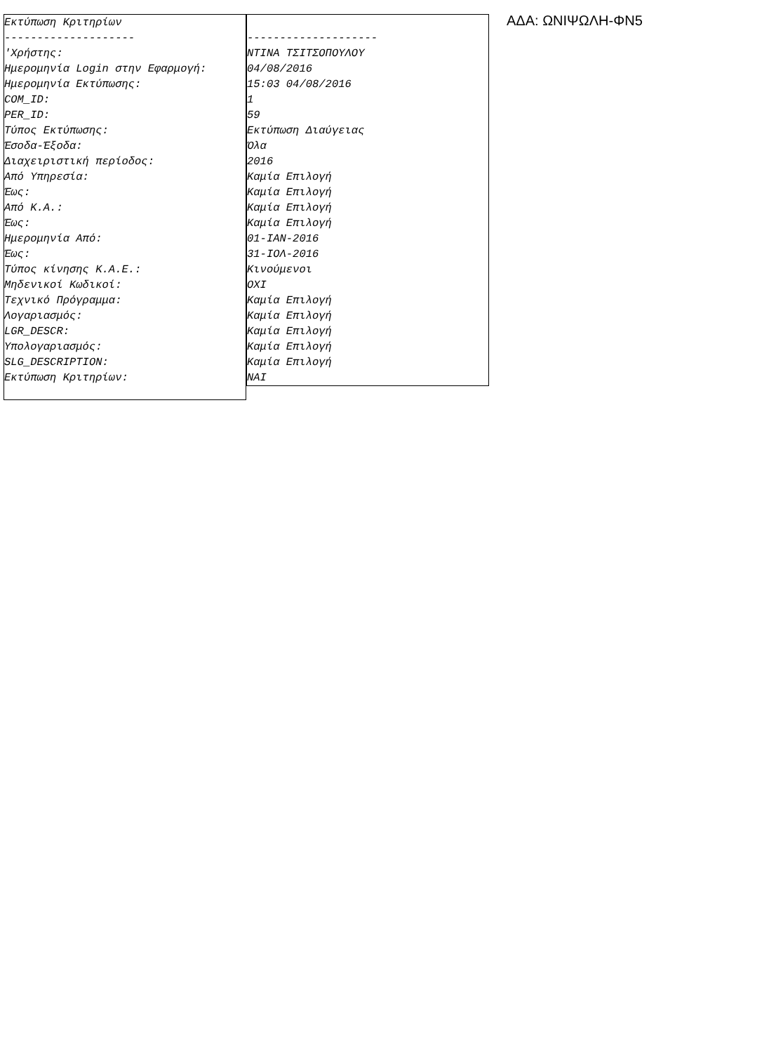Εκτύπωση Κριτηρίων -------------------- 'Χρήστης: Ημερομηνία Login στην Εφαρμογή: Ημερομηνία Εκτύπωσης: COM_ID: PER_ID: Τύπος Εκτύπωσης: Έσοδα-Έξοδα: Διαχειριστική περίοδος: Από Υπηρεσία: Έως: Από Κ.Α.: Έως: Ημερομηνία Από: Έως: Τύπος κίνησης Κ.Α.Ε.: Μηδενικοί Κωδικοί: Τεχνικό Πρόγραμμα: Λογαριασμός: LGR_DESCR: Υπολογαριασμός: SLG_DESCRIPTION: Εκτύπωση Κριτηρίων:
-------------------- ΝΤΙΝΑ ΤΣΙΤΣΟΠΟΥΛΟΥ 04/08/2016 15:03 04/08/2016 1 59 Εκτύπωση Διαύγειας Όλα 2016 Καμία Επιλογή Καμία Επιλογή Καμία Επιλογή Καμία Επιλογή 01-ΙΑΝ-2016 31-ΙΟΛ-2016 Κινούμενοι ΟΧΙ Καμία Επιλογή Καμία Επιλογή Καμία Επιλογή Καμία Επιλογή Καμία Επιλογή ΝΑΙ
ΑΔΑ: ΩΝΙΨΩΛΗ-ΦΝ5